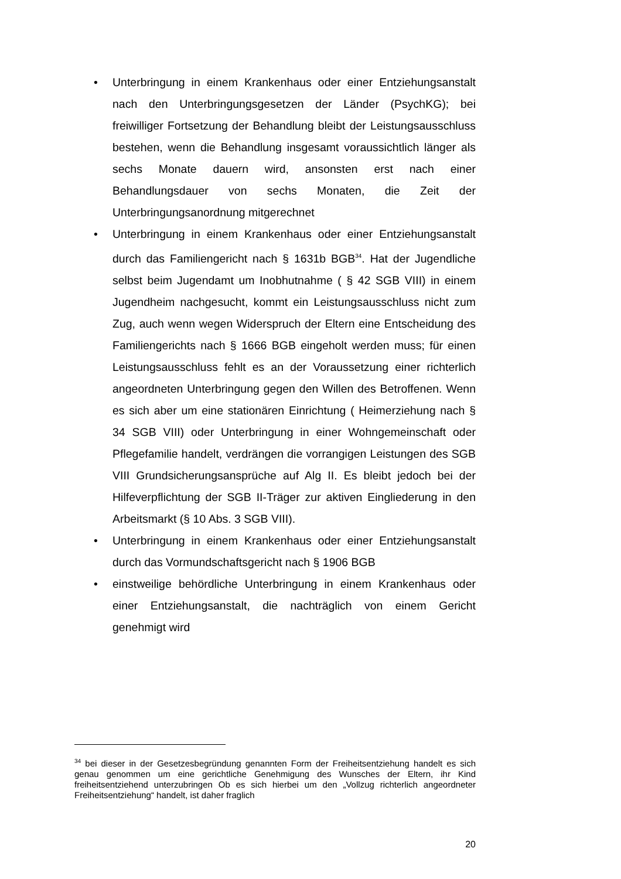• Unterbringung in einem Krankenhaus oder einer Entziehungsanstalt nach den Unterbringungsgesetzen der Länder (PsychKG); bei freiwilliger Fortsetzung der Behandlung bleibt der Leistungsausschluss bestehen, wenn die Behandlung insgesamt voraussichtlich länger als sechs Monate dauern wird, ansonsten erst nach einer Behandlungsdauer von sechs Monaten, die Zeit der Unterbringungsanordnung mitgerechnet
• Unterbringung in einem Krankenhaus oder einer Entziehungsanstalt durch das Familiengericht nach § 1631b BGB<sup>34</sup>. Hat der Jugendliche selbst beim Jugendamt um Inobhutnahme ( § 42 SGB VIII) in einem Jugendheim nachgesucht, kommt ein Leistungsausschluss nicht zum Zug, auch wenn wegen Widerspruch der Eltern eine Entscheidung des Familiengerichts nach § 1666 BGB eingeholt werden muss; für einen Leistungsausschluss fehlt es an der Voraussetzung einer richterlich angeordneten Unterbringung gegen den Willen des Betroffenen. Wenn es sich aber um eine stationären Einrichtung ( Heimerziehung nach § 34 SGB VIII) oder Unterbringung in einer Wohngemeinschaft oder Pflegefamilie handelt, verdrängen die vorrangigen Leistungen des SGB VIII Grundsicherungsansprüche auf Alg II. Es bleibt jedoch bei der Hilfeverpflichtung der SGB II-Träger zur aktiven Eingliederung in den Arbeitsmarkt (§ 10 Abs. 3 SGB VIII).
• Unterbringung in einem Krankenhaus oder einer Entziehungsanstalt durch das Vormundschaftsgericht nach § 1906 BGB
• einstweilige behördliche Unterbringung in einem Krankenhaus oder einer Entziehungsanstalt, die nachträglich von einem Gericht genehmigt wird
<sup>34</sup> bei dieser in der Gesetzesbegründung genannten Form der Freiheitsentziehung handelt es sich genau genommen um eine gerichtliche Genehmigung des Wunsches der Eltern, ihr Kind freiheitsentziehend unterzubringen Ob es sich hierbei um den „Vollzug richterlich angeordneter Freiheitsentziehung“ handelt, ist daher fraglich
20